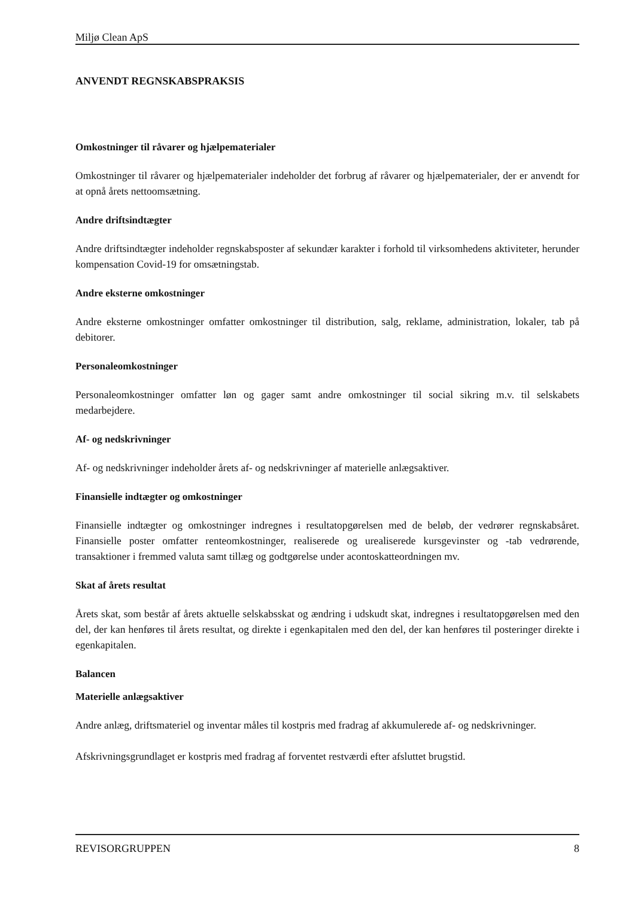Miljø Clean ApS
ANVENDT REGNSKABSPRAKSIS
Omkostninger til råvarer og hjælpematerialer
Omkostninger til råvarer og hjælpematerialer indeholder det forbrug af råvarer og hjælpematerialer, der er anvendt for at opnå årets nettoomsætning.
Andre driftsindtægter
Andre driftsindtægter indeholder regnskabsposter af sekundær karakter i forhold til virksomhedens aktiviteter, herunder kompensation Covid-19 for omsætningstab.
Andre eksterne omkostninger
Andre eksterne omkostninger omfatter omkostninger til distribution, salg, reklame, administration, lokaler, tab på debitorer.
Personaleomkostninger
Personaleomkostninger omfatter løn og gager samt andre omkostninger til social sikring m.v. til selskabets medarbejdere.
Af- og nedskrivninger
Af- og nedskrivninger indeholder årets af- og nedskrivninger af materielle anlægsaktiver.
Finansielle indtægter og omkostninger
Finansielle indtægter og omkostninger indregnes i resultatopgørelsen med de beløb, der vedrører regnskabsåret. Finansielle poster omfatter renteomkostninger, realiserede og urealiserede kursgevinster og -tab vedrørende, transaktioner i fremmed valuta samt tillæg og godtgørelse under acontoskatteordningen mv.
Skat af årets resultat
Årets skat, som består af årets aktuelle selskabsskat og ændring i udskudt skat, indregnes i resultatopgørelsen med den del, der kan henføres til årets resultat, og direkte i egenkapitalen med den del, der kan henføres til posteringer direkte i egenkapitalen.
Balancen
Materielle anlægsaktiver
Andre anlæg, driftsmateriel og inventar måles til kostpris med fradrag af akkumulerede af- og nedskrivninger.
Afskrivningsgrundlaget er kostpris med fradrag af forventet restværdi efter afsluttet brugstid.
REVISORGRUPPEN 8